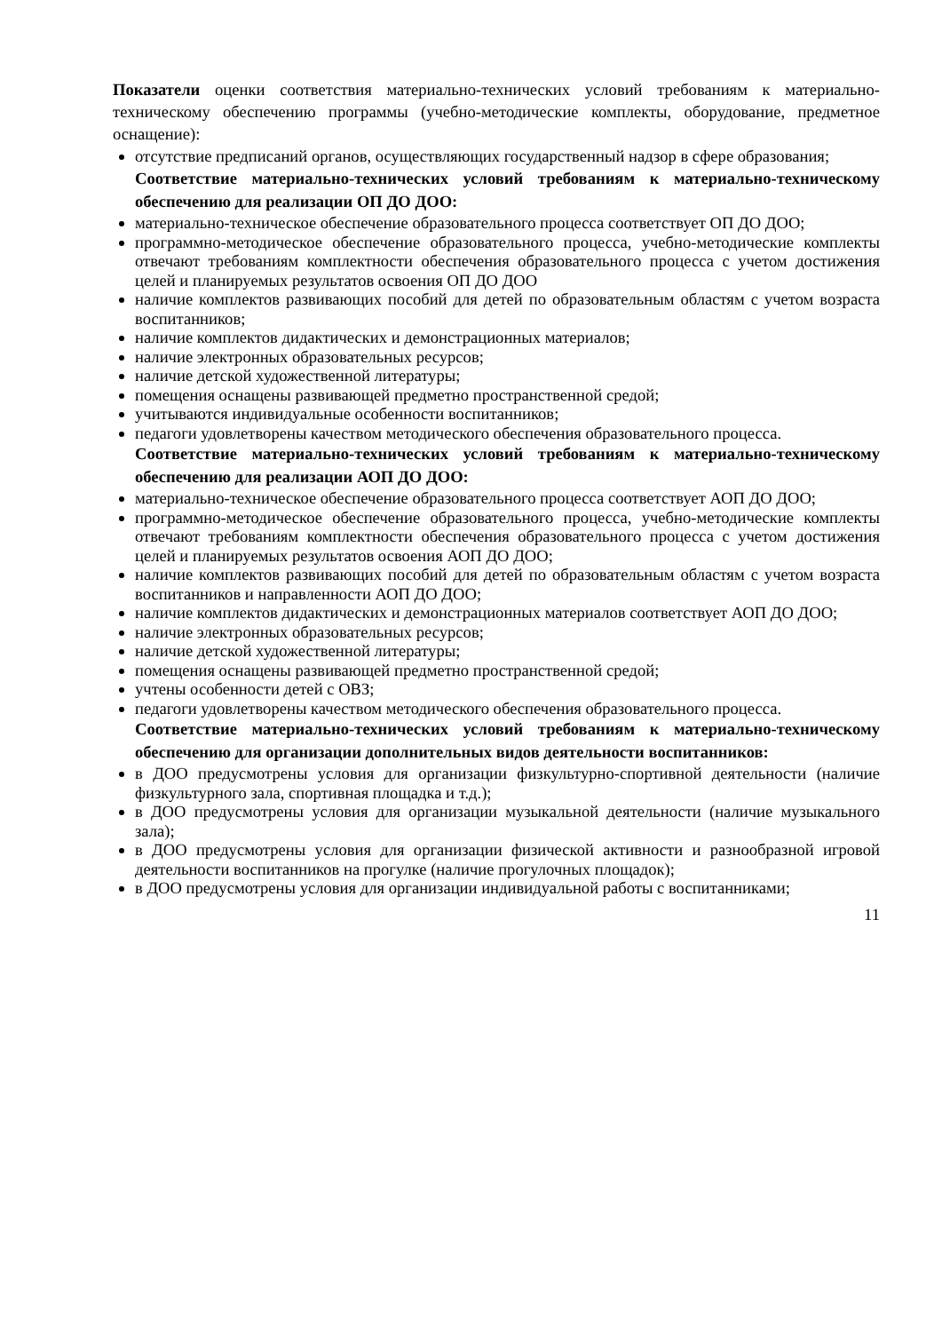Показатели оценки соответствия материально-технических условий требованиям к материально-техническому обеспечению программы (учебно-методические комплекты, оборудование, предметное оснащение):
отсутствие предписаний органов, осуществляющих государственный надзор в сфере образования;
Соответствие материально-технических условий требованиям к материально-техническому обеспечению для реализации ОП ДО ДОО:
материально-техническое обеспечение образовательного процесса соответствует ОП ДО ДОО;
программно-методическое обеспечение образовательного процесса, учебно-методические комплекты отвечают требованиям комплектности обеспечения образовательного процесса с учетом достижения целей и планируемых результатов освоения ОП ДО ДОО
наличие комплектов развивающих пособий для детей по образовательным областям с учетом возраста воспитанников;
наличие комплектов дидактических и демонстрационных материалов;
наличие электронных образовательных ресурсов;
наличие детской художественной литературы;
помещения оснащены развивающей предметно пространственной средой;
учитываются индивидуальные особенности воспитанников;
педагоги удовлетворены качеством методического обеспечения образовательного процесса.
Соответствие материально-технических условий требованиям к материально-техническому обеспечению для реализации АОП ДО ДОО:
материально-техническое обеспечение образовательного процесса соответствует АОП ДО ДОО;
программно-методическое обеспечение образовательного процесса, учебно-методические комплекты отвечают требованиям комплектности обеспечения образовательного процесса с учетом достижения целей и планируемых результатов освоения АОП ДО ДОО;
наличие комплектов развивающих пособий для детей по образовательным областям с учетом возраста воспитанников и направленности АОП ДО ДОО;
наличие комплектов дидактических и демонстрационных материалов соответствует АОП ДО ДОО;
наличие электронных образовательных ресурсов;
наличие детской художественной литературы;
помещения оснащены развивающей предметно пространственной средой;
учтены особенности детей с ОВЗ;
педагоги удовлетворены качеством методического обеспечения образовательного процесса.
Соответствие материально-технических условий требованиям к материально-техническому обеспечению для организации дополнительных видов деятельности воспитанников:
в ДОО предусмотрены условия для организации физкультурно-спортивной деятельности (наличие физкультурного зала, спортивная площадка и т.д.);
в ДОО предусмотрены условия для организации музыкальной деятельности (наличие музыкального зала);
в ДОО предусмотрены условия для организации физической активности и разнообразной игровой деятельности воспитанников на прогулке (наличие прогулочных площадок);
в ДОО предусмотрены условия для организации индивидуальной работы с воспитанниками;
11